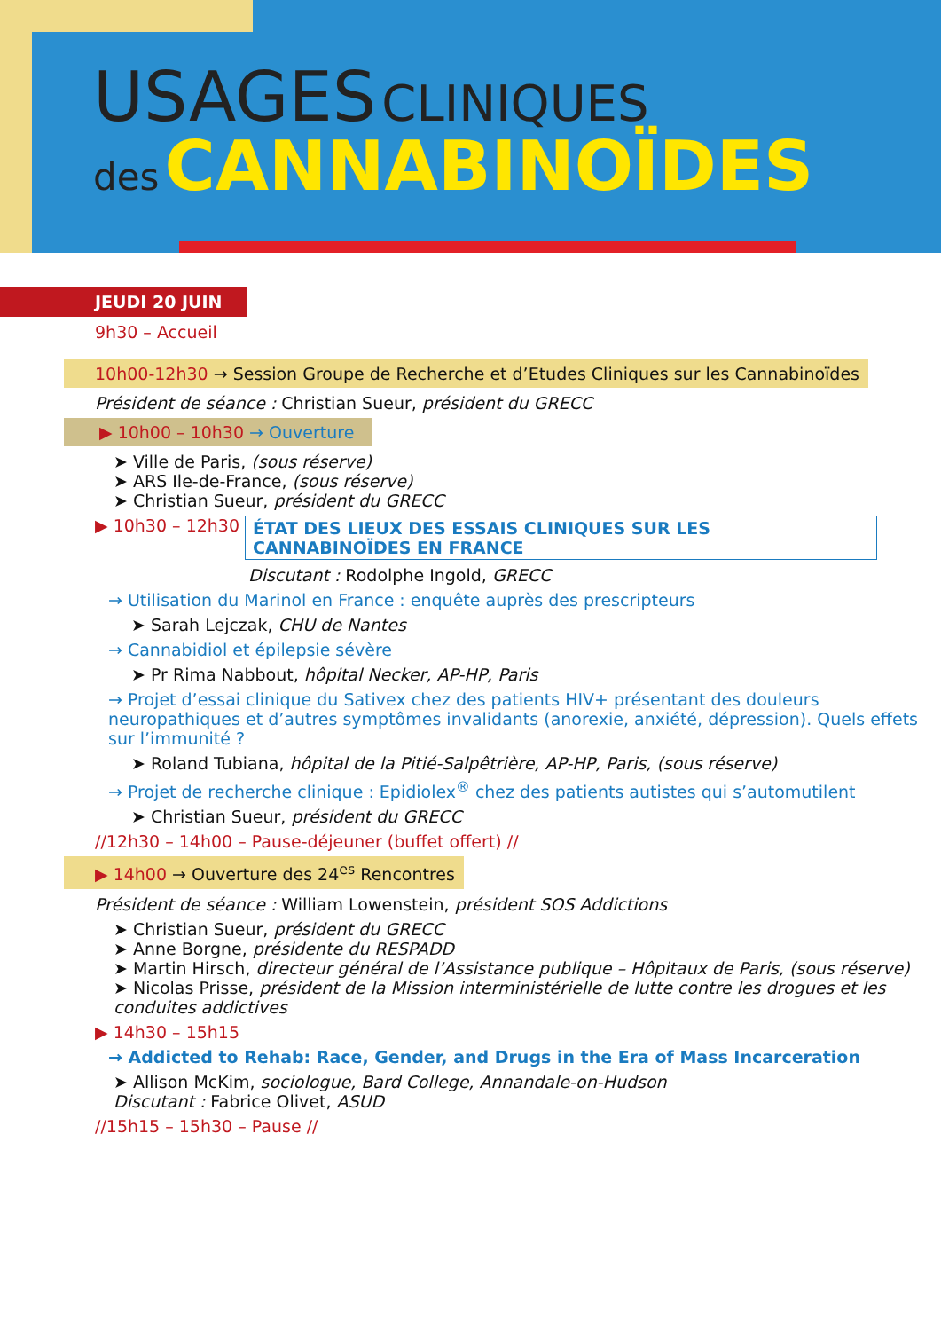USAGES CLINIQUES
des CANNABINOÏDES
JEUDI 20 JUIN
9h30 – Accueil
10h00-12h30 → Session Groupe de Recherche et d’Etudes Cliniques sur les Cannabinoïdes
Président de séance : Christian Sueur, président du GRECC
▶ 10h00 – 10h30 → Ouverture
➤ Ville de Paris, (sous réserve)
➤ ARS Ile-de-France, (sous réserve)
➤ Christian Sueur, président du GRECC
▶ 10h30 – 12h30 ÉTAT DES LIEUX DES ESSAIS CLINIQUES SUR LES CANNABINOÏDES EN FRANCE
Discutant : Rodolphe Ingold, GRECC
→ Utilisation du Marinol en France : enquête auprès des prescripteurs
➤ Sarah Lejczak, CHU de Nantes
→ Cannabidiol et épilepsie sévère
➤ Pr Rima Nabbout, hôpital Necker, AP-HP, Paris
→ Projet d’essai clinique du Sativex chez des patients HIV+ présentant des douleurs neuropathiques et d’autres symptômes invalidants (anorexie, anxiété, dépression). Quels effets sur l’immunité ?
➤ Roland Tubiana, hôpital de la Pitié-Salpêtrière, AP-HP, Paris, (sous réserve)
→ Projet de recherche clinique : Epidiolex<sup>®</sup> chez des patients autistes qui s’automutilent
➤ Christian Sueur, président du GRECC
//12h30 – 14h00 – Pause-déjeuner (buffet offert) //
▶ 14h00 → Ouverture des 24<sup>es</sup> Rencontres
Président de séance : William Lowenstein, président SOS Addictions
➤ Christian Sueur, président du GRECC
➤ Anne Borgne, présidente du RESPADD
➤ Martin Hirsch, directeur général de l’Assistance publique – Hôpitaux de Paris, (sous réserve)
➤ Nicolas Prisse, président de la Mission interministérielle de lutte contre les drogues et les conduites addictives
▶ 14h30 – 15h15
→ Addicted to Rehab: Race, Gender, and Drugs in the Era of Mass Incarceration
➤ Allison McKim, sociologue, Bard College, Annandale-on-Hudson
Discutant : Fabrice Olivet, ASUD
//15h15 – 15h30 – Pause //